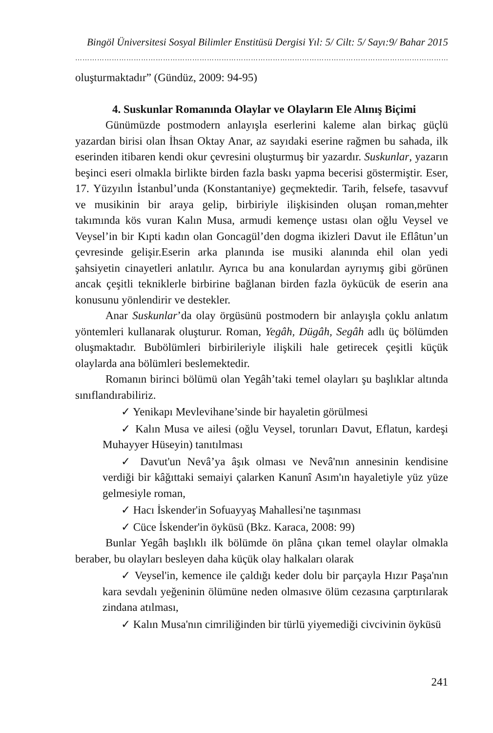Bingöl Üniversitesi Sosyal Bilimler Enstitüsü Dergisi Yıl: 5/ Cilt: 5/ Sayı:9/ Bahar 2015
……………………………………………………………………………………………………………………………………………
oluşturmaktadır” (Gündüz, 2009: 94-95)
4. Suskunlar Romanında Olaylar ve Olayların Ele Alınış Biçimi
Günümüzde postmodern anlayışla eserlerini kaleme alan birkaç güçlü yazardan birisi olan İhsan Oktay Anar, az sayıdaki eserine rağmen bu sahada, ilk eserinden itibaren kendi okur çevresini oluşturmuş bir yazardır. Suskunlar, yazarın beşinci eseri olmakla birlikte birden fazla baskı yapma becerisi göstermiştir. Eser, 17. Yüzyılın İstanbul’unda (Konstantaniye) geçmektedir. Tarih, felsefe, tasavvuf ve musikinin bir araya gelip, birbiriyle ilişkisinden oluşan roman,mehter takımında kös vuran Kalın Musa, armudi kemençe ustası olan oğlu Veysel ve Veysel’in bir Kıpti kadın olan Goncagül’den dogma ikizleri Davut ile Eflâtun’un çevresinde gelişir.Eserin arka planında ise musiki alanında ehil olan yedi şahsiyetin cinayetleri anlatılır. Ayrıca bu ana konulardan ayrıymış gibi görünen ancak çeşitli tekniklerle birbirine bağlanan birden fazla öykücük de eserin ana konusunu yönlendirir ve destekler.
Anar Suskunlar’da olay örgüsünü postmodern bir anlayışla çoklu anlatım yöntemleri kullanarak oluşturur. Roman, Yegâh, Dügâh, Segâh adlı üç bölümden oluşmaktadır. Bubölümleri birbirileriyle ilişkili hale getirecek çeşitli küçük olaylarda ana bölümleri beslemektedir.
Romanın birinci bölümü olan Yegâh’taki temel olayları şu başlıklar altında sınıflandırabiliriz.
✓ Yenikapı Mevlevihane’sinde bir hayaletin görülmesi
✓ Kalın Musa ve ailesi (oğlu Veysel, torunları Davut, Eflatun, kardeşi Muhayyer Hüseyin) tanıtılması
✓ Davut'un Nevâ’ya âşık olması ve Nevâ'nın annesinin kendisine verdiği bir kâğıttaki semaiyi çalarken Kanunî Asım'ın hayaletiyle yüz yüze gelmesiyle roman,
✓ Hacı İskender'in Sofuayyaş Mahallesi'ne taşınması
✓ Cüce İskender'in öyküsü (Bkz. Karaca, 2008: 99)
Bunlar Yegâh başlıklı ilk bölümde ön plâna çıkan temel olaylar olmakla beraber, bu olayları besleyen daha küçük olay halkaları olarak
✓ Veysel'in, kemence ile çaldığı keder dolu bir parçayla Hızır Paşa'nın kara sevdalı yeğeninin ölümüne neden olmasıve ölüm cezasına çarptırılarak zindana atılması,
✓ Kalın Musa'nın cimriliğinden bir türlü yiyemediği civcivinin öyküsü
241